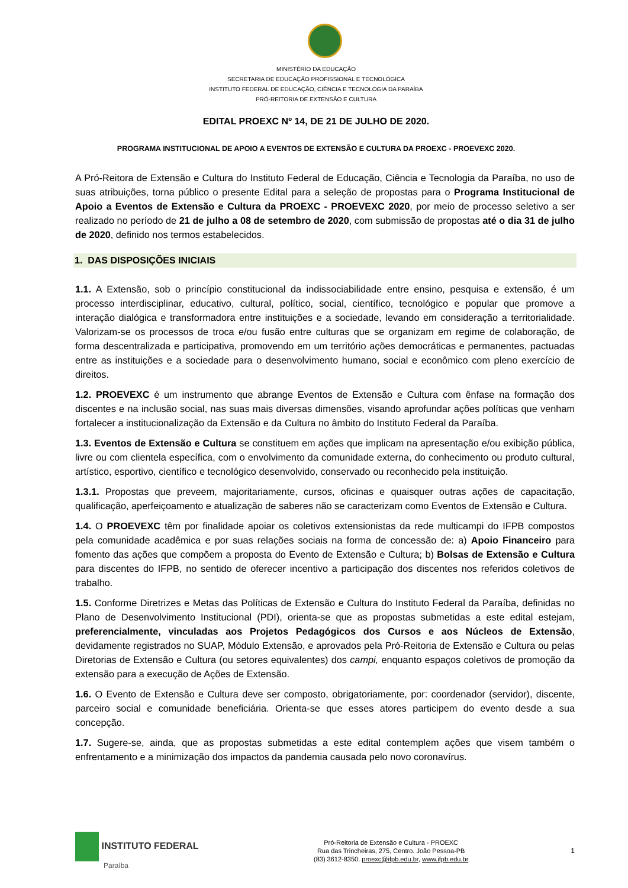MINISTÉRIO DA EDUCAÇÃO
SECRETARIA DE EDUCAÇÃO PROFISSIONAL E TECNOLÓGICA
INSTITUTO FEDERAL DE EDUCAÇÃO, CIÊNCIA E TECNOLOGIA DA PARAÍBA
PRÓ-REITORIA DE EXTENSÃO E CULTURA
EDITAL PROEXC Nº 14, DE 21 DE JULHO DE 2020.
PROGRAMA INSTITUCIONAL DE APOIO A EVENTOS DE EXTENSÃO E CULTURA DA PROEXC - PROEVEXC 2020.
A Pró-Reitora de Extensão e Cultura do Instituto Federal de Educação, Ciência e Tecnologia da Paraíba, no uso de suas atribuições, torna público o presente Edital para a seleção de propostas para o Programa Institucional de Apoio a Eventos de Extensão e Cultura da PROEXC - PROEVEXC 2020, por meio de processo seletivo a ser realizado no período de 21 de julho a 08 de setembro de 2020, com submissão de propostas até o dia 31 de julho de 2020, definido nos termos estabelecidos.
1. DAS DISPOSIÇÕES INICIAIS
1.1. A Extensão, sob o princípio constitucional da indissociabilidade entre ensino, pesquisa e extensão, é um processo interdisciplinar, educativo, cultural, político, social, científico, tecnológico e popular que promove a interação dialógica e transformadora entre instituições e a sociedade, levando em consideração a territorialidade. Valorizam-se os processos de troca e/ou fusão entre culturas que se organizam em regime de colaboração, de forma descentralizada e participativa, promovendo em um território ações democráticas e permanentes, pactuadas entre as instituições e a sociedade para o desenvolvimento humano, social e econômico com pleno exercício de direitos.
1.2. PROEVEXC é um instrumento que abrange Eventos de Extensão e Cultura com ênfase na formação dos discentes e na inclusão social, nas suas mais diversas dimensões, visando aprofundar ações políticas que venham fortalecer a institucionalização da Extensão e da Cultura no âmbito do Instituto Federal da Paraíba.
1.3. Eventos de Extensão e Cultura se constituem em ações que implicam na apresentação e/ou exibição pública, livre ou com clientela específica, com o envolvimento da comunidade externa, do conhecimento ou produto cultural, artístico, esportivo, científico e tecnológico desenvolvido, conservado ou reconhecido pela instituição.
1.3.1. Propostas que preveem, majoritariamente, cursos, oficinas e quaisquer outras ações de capacitação, qualificação, aperfeiçoamento e atualização de saberes não se caracterizam como Eventos de Extensão e Cultura.
1.4. O PROEVEXC têm por finalidade apoiar os coletivos extensionistas da rede multicampi do IFPB compostos pela comunidade acadêmica e por suas relações sociais na forma de concessão de: a) Apoio Financeiro para fomento das ações que compõem a proposta do Evento de Extensão e Cultura; b) Bolsas de Extensão e Cultura para discentes do IFPB, no sentido de oferecer incentivo a participação dos discentes nos referidos coletivos de trabalho.
1.5. Conforme Diretrizes e Metas das Políticas de Extensão e Cultura do Instituto Federal da Paraíba, definidas no Plano de Desenvolvimento Institucional (PDI), orienta-se que as propostas submetidas a este edital estejam, preferencialmente, vinculadas aos Projetos Pedagógicos dos Cursos e aos Núcleos de Extensão, devidamente registrados no SUAP, Módulo Extensão, e aprovados pela Pró-Reitoria de Extensão e Cultura ou pelas Diretorias de Extensão e Cultura (ou setores equivalentes) dos campi, enquanto espaços coletivos de promoção da extensão para a execução de Ações de Extensão.
1.6. O Evento de Extensão e Cultura deve ser composto, obrigatoriamente, por: coordenador (servidor), discente, parceiro social e comunidade beneficiária. Orienta-se que esses atores participem do evento desde a sua concepção.
1.7. Sugere-se, ainda, que as propostas submetidas a este edital contemplem ações que visem também o enfrentamento e a minimização dos impactos da pandemia causada pelo novo coronavírus.
INSTITUTO FEDERAL
Paraíba
Pró-Reitoria de Extensão e Cultura - PROEXC
Rua das Trincheiras, 275, Centro. João Pessoa-PB
(83) 3612-8350. proexc@ifpb.edu.br, www.ifpb.edu.br
1